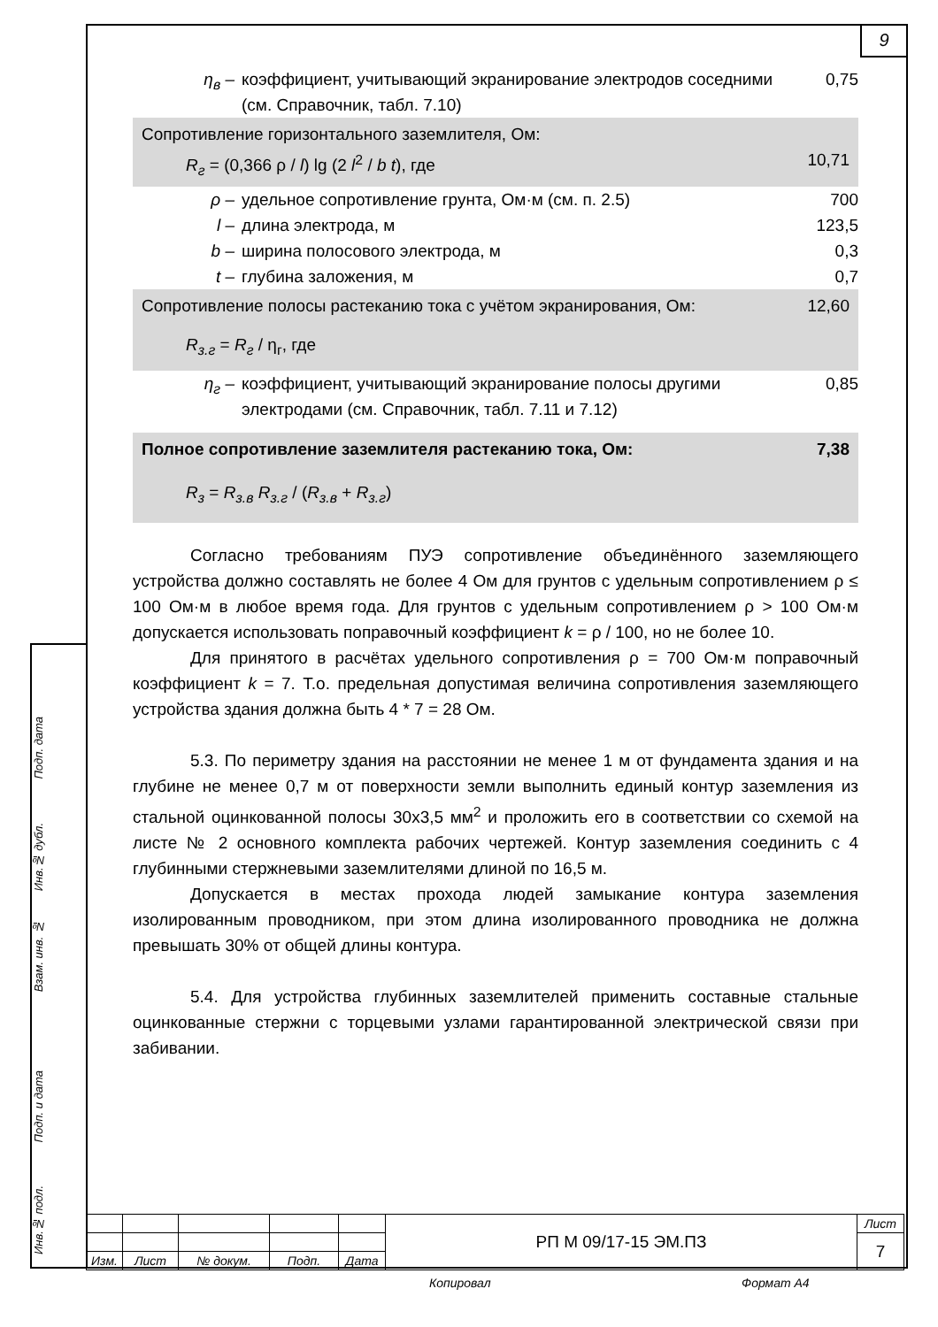9
η<sub>в</sub> – коэффициент, учитывающий экранирование электродов соседними (см. Справочник, табл. 7.10)
0,75
Сопротивление горизонтального заземлителя, Ом:
R<sub>г</sub> = (0,366 ρ / l) lg (2 l<sup>2</sup> / b t), где
10,71
ρ – удельное сопротивление грунта, Ом·м (см. п. 2.5)
700
l – длина электрода, м 123,5
b – ширина полосового электрода, м 0,3
t – глубина заложения, м 0,7
Сопротивление полосы растеканию тока с учётом экранирования, Ом:
12,60
R<sub>з.г</sub> = R<sub>г</sub> / η<sub>г</sub>, где
η<sub>г</sub> – коэффициент, учитывающий экранирование полосы другими электродами (см. Справочник, табл. 7.11 и 7.12)
0,85
Полное сопротивление заземлителя растеканию тока, Ом:
7,38
R<sub>з</sub> = R<sub>з.в</sub> R<sub>з.г</sub> / (R<sub>з.в</sub> + R<sub>з.г</sub>)
Согласно требованиям ПУЭ сопротивление объединённого заземляющего устройства должно составлять не более 4 Ом для грунтов с удельным сопротивлением ρ ≤ 100 Ом·м в любое время года. Для грунтов с удельным сопротивлением ρ > 100 Ом·м допускается использовать поправочный коэффициент k = ρ / 100, но не более 10.
Для принятого в расчётах удельного сопротивления ρ = 700 Ом·м поправочный коэффициент k = 7. Т.о. предельная допустимая величина сопротивления заземляющего устройства здания должна быть 4 * 7 = 28 Ом.
5.3. По периметру здания на расстоянии не менее 1 м от фундамента здания и на глубине не менее 0,7 м от поверхности земли выполнить единый контур заземления из стальной оцинкованной полосы 30х3,5 мм<sup>2</sup> и проложить его в соответствии со схемой на листе № 2 основного комплекта рабочих чертежей. Контур заземления соединить с 4 глубинными стержневыми заземлителями длиной по 16,5 м.
Допускается в местах прохода людей замыкание контура заземления изолированным проводником, при этом длина изолированного проводника не должна превышать 30% от общей длины контура.
5.4. Для устройства глубинных заземлителей применить составные стальные оцинкованные стержни с торцевыми узлами гарантированной электрической связи при забивании.
| | | | | | РП М 09/17-15 ЭМ.ПЗ | Лист |
| | | | | | | 7 |
| Изм. | Лист | № докум. | Подп. | Дата | | |
Копировал Формат А4
Подп. дата
Инв.№ дубл.
Взам. инв. №
Подп. и дата
Инв.№ подл.